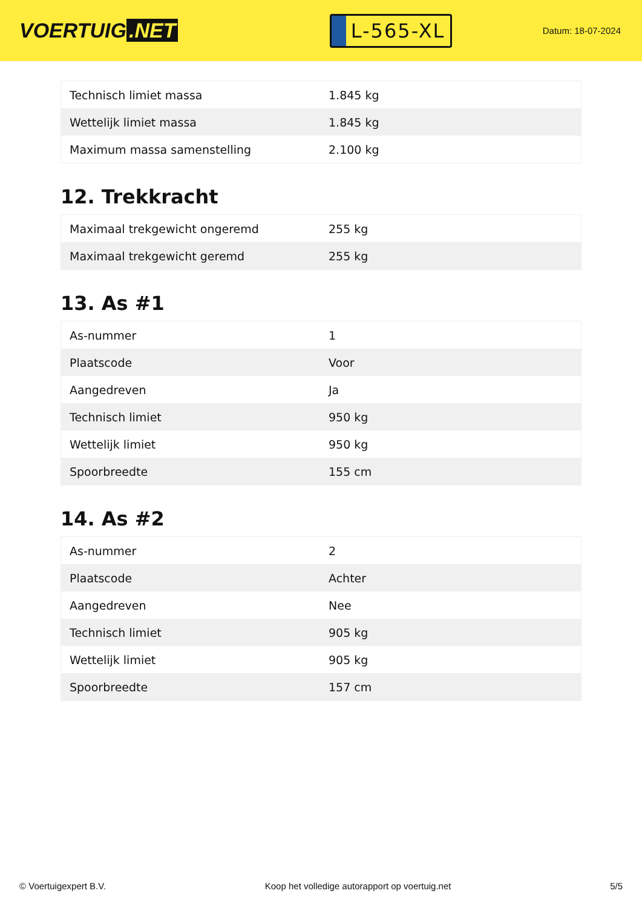VOERTUIG.NET
L-565-XL
Datum: 18-07-2024
| Technisch limiet massa | 1.845 kg |
| Wettelijk limiet massa | 1.845 kg |
| Maximum massa samenstelling | 2.100 kg |
12. Trekkracht
| Maximaal trekgewicht ongeremd | 255 kg |
| Maximaal trekgewicht geremd | 255 kg |
13. As #1
| As-nummer | 1 |
| Plaatscode | Voor |
| Aangedreven | Ja |
| Technisch limiet | 950 kg |
| Wettelijk limiet | 950 kg |
| Spoorbreedte | 155 cm |
14. As #2
| As-nummer | 2 |
| Plaatscode | Achter |
| Aangedreven | Nee |
| Technisch limiet | 905 kg |
| Wettelijk limiet | 905 kg |
| Spoorbreedte | 157 cm |
© Voertuigexpert B.V. Koop het volledige autorapport op voertuig.net 5/5